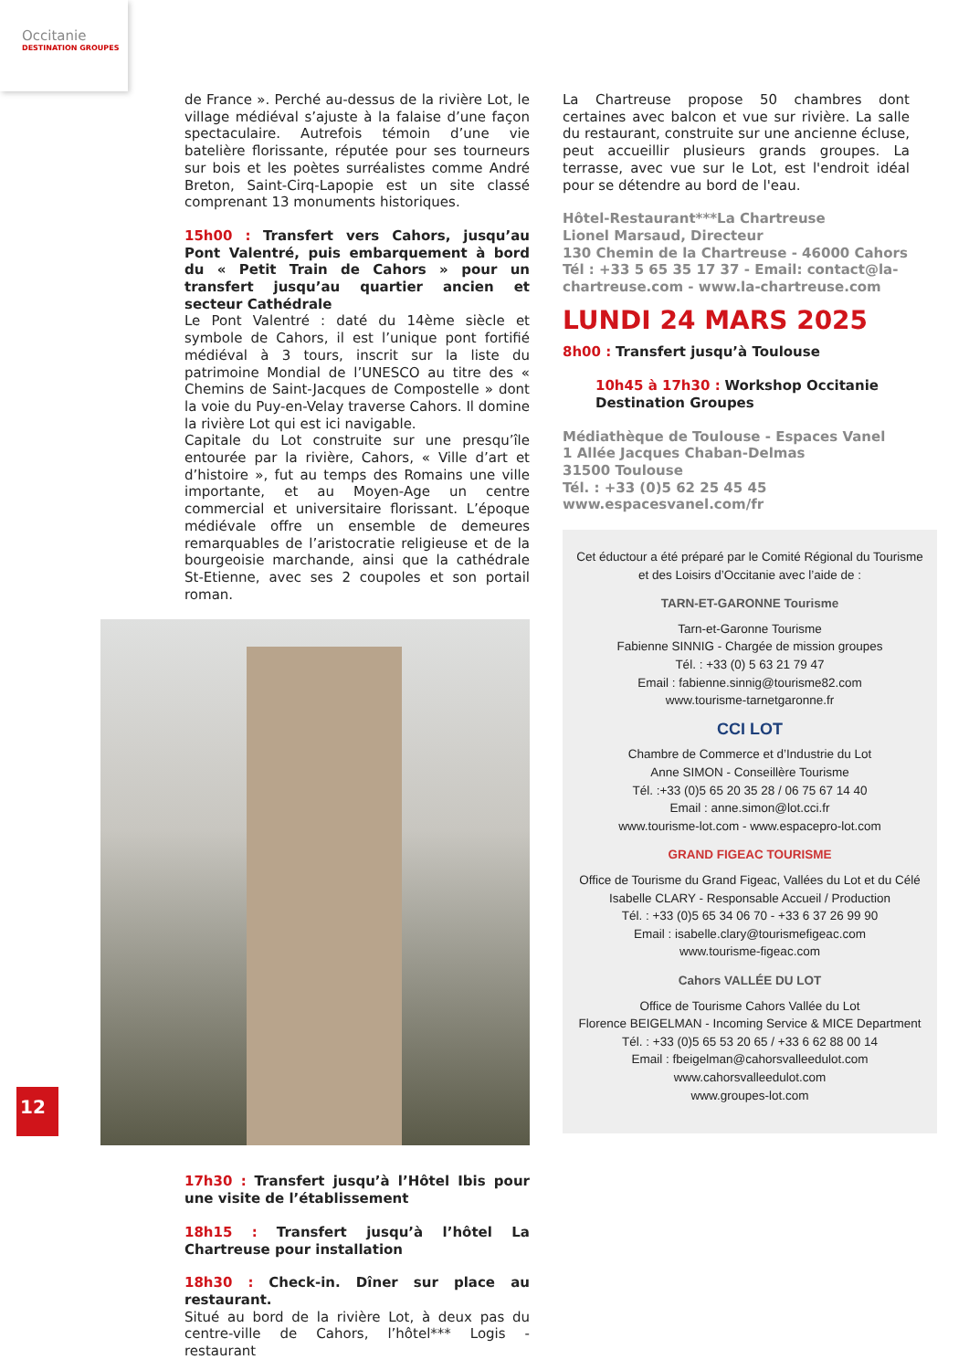Occitanie
DESTINATION GROUPES
de France ». Perché au-dessus de la rivière Lot, le village médiéval s’ajuste à la falaise d’une façon spectaculaire. Autrefois témoin d’une vie batelière florissante, réputée pour ses tourneurs sur bois et les poètes surréalistes comme André Breton, Saint-Cirq-Lapopie est un site classé comprenant 13 monuments historiques.
15h00 : Transfert vers Cahors, jusqu’au Pont Valentré, puis embarquement à bord du « Petit Train de Cahors » pour un transfert jusqu’au quartier ancien et secteur Cathédrale
Le Pont Valentré : daté du 14ème siècle et symbole de Cahors, il est l’unique pont fortifié médiéval à 3 tours, inscrit sur la liste du patrimoine Mondial de l’UNESCO au titre des « Chemins de Saint-Jacques de Compostelle » dont la voie du Puy-en-Velay traverse Cahors. Il domine la rivière Lot qui est ici navigable.
Capitale du Lot construite sur une presqu’île entourée par la rivière, Cahors, « Ville d’art et d’histoire », fut au temps des Romains une ville importante, et au Moyen-Age un centre commercial et universitaire florissant. L’époque médiévale offre un ensemble de demeures remarquables de l’aristocratie religieuse et de la bourgeoisie marchande, ainsi que la cathédrale St-Etienne, avec ses 2 coupoles et son portail roman.
17h30 : Transfert jusqu’à l’Hôtel Ibis pour une visite de l’établissement
18h15 : Transfert jusqu’à l’hôtel La Chartreuse pour installation
18h30 : Check-in. Dîner sur place au restaurant.
Situé au bord de la rivière Lot, à deux pas du centre-ville de Cahors, l’hôtel*** Logis - restaurant
12
La Chartreuse propose 50 chambres dont certaines avec balcon et vue sur rivière. La salle du restaurant, construite sur une ancienne écluse, peut accueillir plusieurs grands groupes. La terrasse, avec vue sur le Lot, est l'endroit idéal pour se détendre au bord de l'eau.
Hôtel-Restaurant***La Chartreuse
Lionel Marsaud, Directeur
130 Chemin de la Chartreuse - 46000 Cahors
Tél : +33 5 65 35 17 37 - Email: contact@la-chartreuse.com - www.la-chartreuse.com
LUNDI 24 MARS 2025
8h00 : Transfert jusqu’à Toulouse
10h45 à 17h30 : Workshop Occitanie Destination Groupes
Médiathèque de Toulouse - Espaces Vanel
1 Allée Jacques Chaban-Delmas
31500 Toulouse
Tél. : +33 (0)5 62 25 45 45
www.espacesvanel.com/fr
Cet éductour a été préparé par le Comité Régional du Tourisme
et des Loisirs d’Occitanie avec l’aide de :
TARN-ET-GARONNE Tourisme
Tarn-et-Garonne Tourisme
Fabienne SINNIG - Chargée de mission groupes
Tél. : +33 (0) 5 63 21 79 47
Email : fabienne.sinnig@tourisme82.com
www.tourisme-tarnetgaronne.fr
CCI LOT
Chambre de Commerce et d’Industrie du Lot
Anne SIMON - Conseillère Tourisme
Tél. :+33 (0)5 65 20 35 28 / 06 75 67 14 40
Email : anne.simon@lot.cci.fr
www.tourisme-lot.com - www.espacepro-lot.com
GRAND FIGEAC TOURISME
Office de Tourisme du Grand Figeac, Vallées du Lot et du Célé
Isabelle CLARY - Responsable Accueil / Production
Tél. : +33 (0)5 65 34 06 70 - +33 6 37 26 99 90
Email : isabelle.clary@tourismefigeac.com
www.tourisme-figeac.com
Cahors VALLÉE DU LOT
Office de Tourisme Cahors Vallée du Lot
Florence BEIGELMAN - Incoming Service & MICE Department
Tél. : +33 (0)5 65 53 20 65 / +33 6 62 88 00 14
Email : fbeigelman@cahorsvalleedulot.com
www.cahorsvalleedulot.com
www.groupes-lot.com